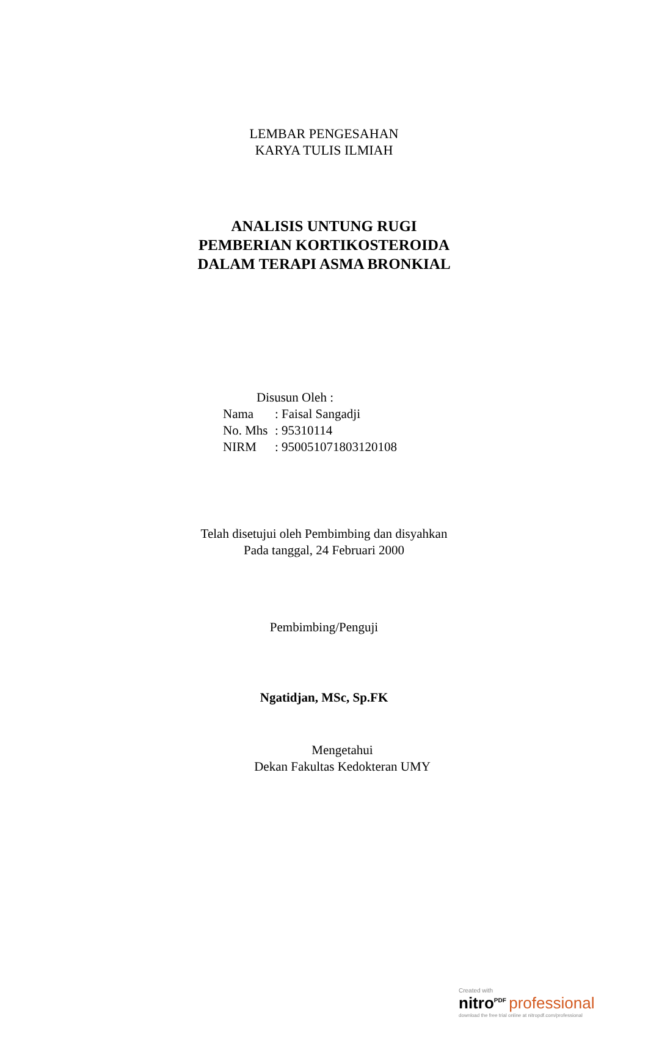LEMBAR PENGESAHAN
KARYA TULIS ILMIAH
ANALISIS UNTUNG RUGI
PEMBERIAN KORTIKOSTEROIDA
DALAM TERAPI ASMA BRONKIAL
Disusun Oleh :
Nama: Faisal Sangadji
No. Mhs: 95310114
NIRM: 950051071803120108
Telah disetujui oleh Pembimbing dan disyahkan
Pada tanggal, 24 Februari 2000
Pembimbing/Penguji
Ngatidjan, MSc, Sp.FK
Mengetahui
Dekan Fakultas Kedokteran UMY
Created with
nitro<sup>PDF</sup> professional
download the free trial online at nitropdf.com/professional